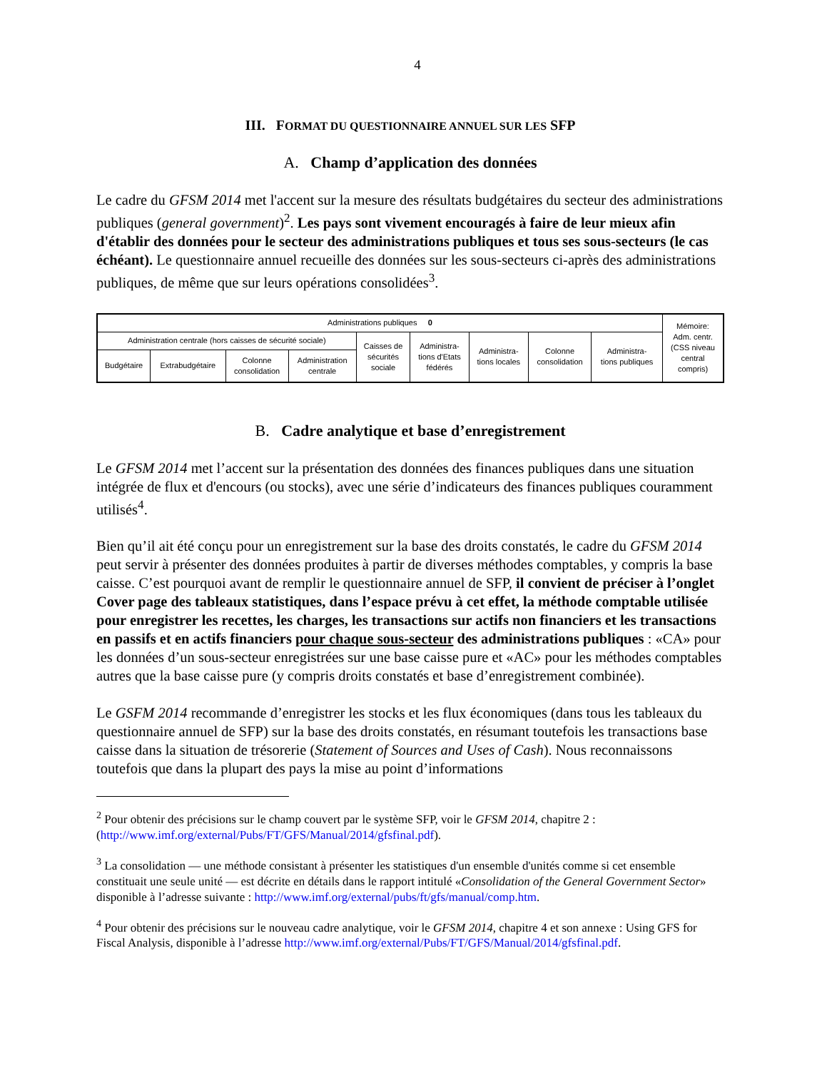4
III. FORMAT DU QUESTIONNAIRE ANNUEL SUR LES SFP
A. Champ d’application des données
Le cadre du GFSM 2014 met l'accent sur la mesure des résultats budgétaires du secteur des administrations publiques (general government)<sup>2</sup>. Les pays sont vivement encouragés à faire de leur mieux afin d'établir des données pour le secteur des administrations publiques et tous ses sous-secteurs (le cas échéant). Le questionnaire annuel recueille des données sur les sous-secteurs ci-après des administrations publiques, de même que sur leurs opérations consolidées<sup>3</sup>.
| Administrations publiques 0 | | | | | | | | | Mémoire: Adm. centr. (CSS niveau central compris) |
| Administration centrale (hors caisses de sécurité sociale) | | | | Caisses de sécurités sociale | Administra- tions d'Etats fédérés | Administra- tions locales | Colonne consolidation | Administra- tions publiques | |
| Budgétaire | Extrabudgétaire | Colonne consolidation | Administration centrale | | | | | | |
B. Cadre analytique et base d’enregistrement
Le GFSM 2014 met l’accent sur la présentation des données des finances publiques dans une situation intégrée de flux et d'encours (ou stocks), avec une série d’indicateurs des finances publiques couramment utilisés<sup>4</sup>.
Bien qu’il ait été conçu pour un enregistrement sur la base des droits constatés, le cadre du GFSM 2014 peut servir à présenter des données produites à partir de diverses méthodes comptables, y compris la base caisse. C’est pourquoi avant de remplir le questionnaire annuel de SFP, il convient de préciser à l’onglet Cover page des tableaux statistiques, dans l’espace prévu à cet effet, la méthode comptable utilisée pour enregistrer les recettes, les charges, les transactions sur actifs non financiers et les transactions en passifs et en actifs financiers pour chaque sous-secteur des administrations publiques : «CA» pour les données d’un sous-secteur enregistrées sur une base caisse pure et «AC» pour les méthodes comptables autres que la base caisse pure (y compris droits constatés et base d’enregistrement combinée).
Le GSFM 2014 recommande d’enregistrer les stocks et les flux économiques (dans tous les tableaux du questionnaire annuel de SFP) sur la base des droits constatés, en résumant toutefois les transactions base caisse dans la situation de trésorerie (Statement of Sources and Uses of Cash). Nous reconnaissons toutefois que dans la plupart des pays la mise au point d’informations
<sup>2</sup> Pour obtenir des précisions sur le champ couvert par le système SFP, voir le GFSM 2014, chapitre 2 : (http://www.imf.org/external/Pubs/FT/GFS/Manual/2014/gfsfinal.pdf).
<sup>3</sup> La consolidation — une méthode consistant à présenter les statistiques d'un ensemble d'unités comme si cet ensemble constituait une seule unité — est décrite en détails dans le rapport intitulé «Consolidation of the General Government Sector» disponible à l’adresse suivante : http://www.imf.org/external/pubs/ft/gfs/manual/comp.htm.
<sup>4</sup> Pour obtenir des précisions sur le nouveau cadre analytique, voir le GFSM 2014, chapitre 4 et son annexe : Using GFS for Fiscal Analysis, disponible à l’adresse http://www.imf.org/external/Pubs/FT/GFS/Manual/2014/gfsfinal.pdf.